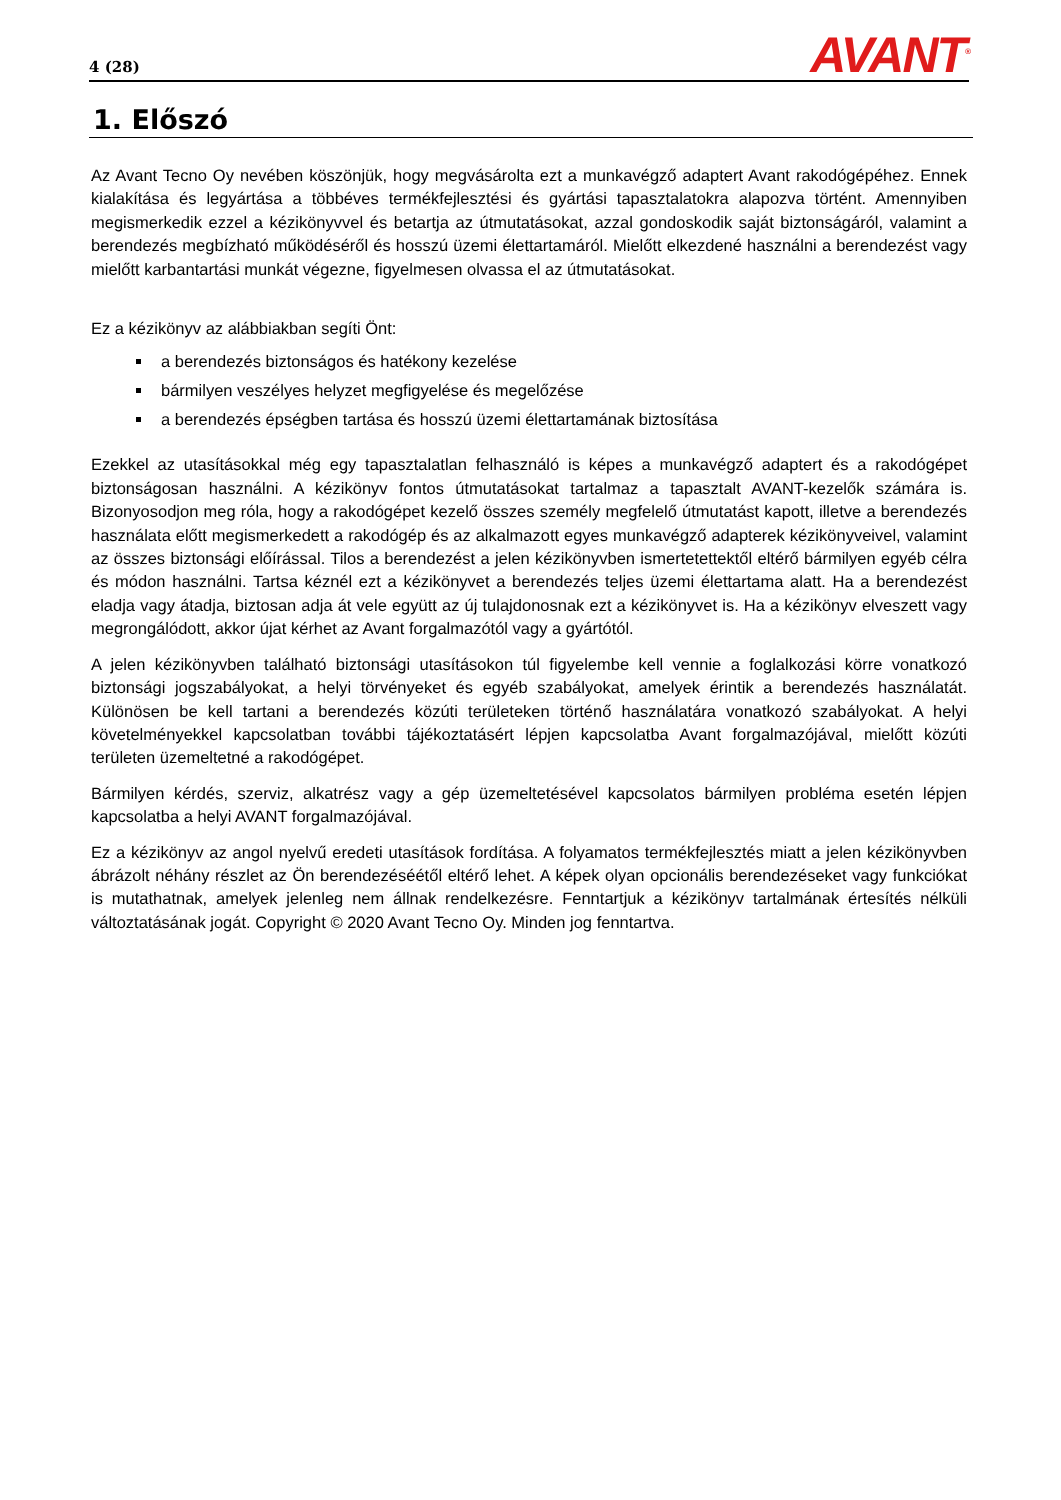4 (28) AVANT<sup>®</sup>
1. Előszó
Az Avant Tecno Oy nevében köszönjük, hogy megvásárolta ezt a munkavégző adaptert Avant rakodógépéhez. Ennek kialakítása és legyártása a többéves termékfejlesztési és gyártási tapasztalatokra alapozva történt. Amennyiben megismerkedik ezzel a kézikönyvvel és betartja az útmutatásokat, azzal gondoskodik saját biztonságáról, valamint a berendezés megbízható működéséről és hosszú üzemi élettartamáról. Mielőtt elkezdené használni a berendezést vagy mielőtt karbantartási munkát végezne, figyelmesen olvassa el az útmutatásokat.
Ez a kézikönyv az alábbiakban segíti Önt:
a berendezés biztonságos és hatékony kezelése
bármilyen veszélyes helyzet megfigyelése és megelőzése
a berendezés épségben tartása és hosszú üzemi élettartamának biztosítása
Ezekkel az utasításokkal még egy tapasztalatlan felhasználó is képes a munkavégző adaptert és a rakodógépet biztonságosan használni. A kézikönyv fontos útmutatásokat tartalmaz a tapasztalt AVANT-kezelők számára is. Bizonyosodjon meg róla, hogy a rakodógépet kezelő összes személy megfelelő útmutatást kapott, illetve a berendezés használata előtt megismerkedett a rakodógép és az alkalmazott egyes munkavégző adapterek kézikönyveivel, valamint az összes biztonsági előírással. Tilos a berendezést a jelen kézikönyvben ismertetettektől eltérő bármilyen egyéb célra és módon használni. Tartsa kéznél ezt a kézikönyvet a berendezés teljes üzemi élettartama alatt. Ha a berendezést eladja vagy átadja, biztosan adja át vele együtt az új tulajdonosnak ezt a kézikönyvet is. Ha a kézikönyv elveszett vagy megrongálódott, akkor újat kérhet az Avant forgalmazótól vagy a gyártótól.
A jelen kézikönyvben található biztonsági utasításokon túl figyelembe kell vennie a foglalkozási körre vonatkozó biztonsági jogszabályokat, a helyi törvényeket és egyéb szabályokat, amelyek érintik a berendezés használatát. Különösen be kell tartani a berendezés közúti területeken történő használatára vonatkozó szabályokat. A helyi követelményekkel kapcsolatban további tájékoztatásért lépjen kapcsolatba Avant forgalmazójával, mielőtt közúti területen üzemeltetné a rakodógépet.
Bármilyen kérdés, szerviz, alkatrész vagy a gép üzemeltetésével kapcsolatos bármilyen probléma esetén lépjen kapcsolatba a helyi AVANT forgalmazójával.
Ez a kézikönyv az angol nyelvű eredeti utasítások fordítása. A folyamatos termékfejlesztés miatt a jelen kézikönyvben ábrázolt néhány részlet az Ön berendezéséétől eltérő lehet. A képek olyan opcionális berendezéseket vagy funkciókat is mutathatnak, amelyek jelenleg nem állnak rendelkezésre. Fenntartjuk a kézikönyv tartalmának értesítés nélküli változtatásának jogát. Copyright © 2020 Avant Tecno Oy. Minden jog fenntartva.